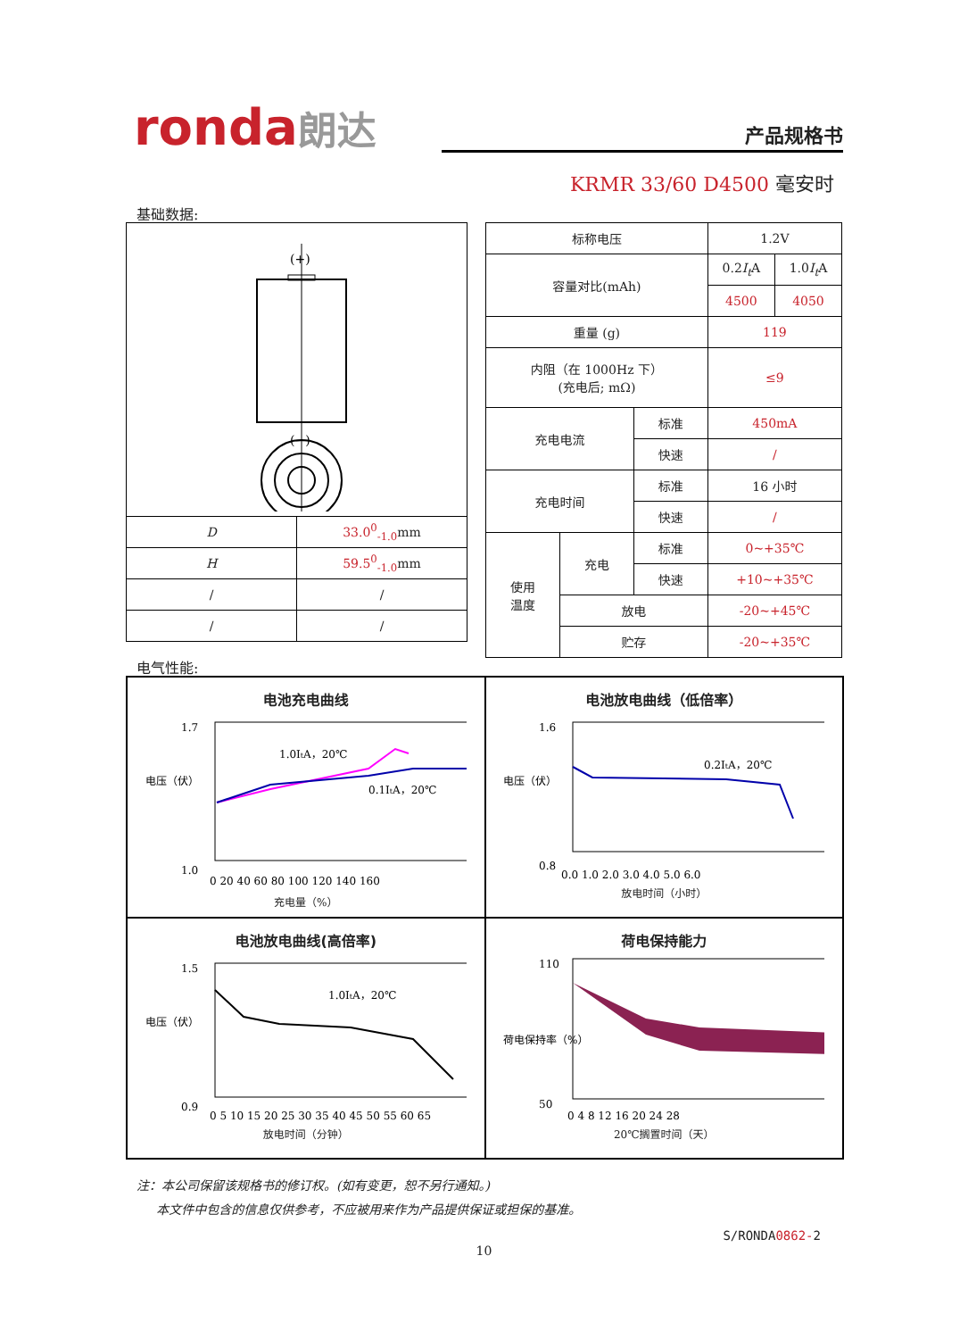ronda朗达 产品规格书
KRMR 33/60 D4500 毫安时
基础数据:
| (+) (−) | |
| D | 33.0<sup>0</sup><sub>-1.0</sub> mm |
| H | 59.5<sup>0</sup><sub>-1.0</sub> mm |
| / | / |
| / | / |
| 标称电压 | | | 1.2V | |
| 容量对比(mAh) | | | 0.2 I<sub>t</sub> A | 1.0 I<sub>t</sub> A |
| | | | 4500 | 4050 |
| 重量 (g) | | | 119 | |
| 内阻（在 1000Hz 下） (充电后; mΩ) | | | ≤9 | |
| 充电电流 | | 标准 | 450mA | |
| | | 快速 | / | |
| 充电时间 | | 标准 | 16 小时 | |
| | | 快速 | / | |
| 使用 温度 | 充电 | 标准 | 0~+35℃ | |
| | | 快速 | +10~+35℃ | |
| | 放电 | | -20~+45℃ | |
| | 贮存 | | -20~+35℃ | |
电气性能:
电池充电曲线
电压（伏）
1.7
1.0
1.0ItA，20℃
0.1ItA，20℃
0 20 40 60 80 100 120 140 160
充电量（%）
电池放电曲线（低倍率）
电压（伏）
1.6
0.8
0.2ItA，20℃
0.0 1.0 2.0 3.0 4.0 5.0 6.0
放电时间（小时）
电池放电曲线(高倍率)
电压（伏）
1.5
0.9
1.0ItA，20℃
0 5 10 15 20 25 30 35 40 45 50 55 60 65
放电时间（分钟）
荷电保持能力
荷电保持率（%）
110
50
0 4 8 12 16 20 24 28
20℃搁置时间（天）
注：本公司保留该规格书的修订权。(如有变更，恕不另行通知。)
本文件中包含的信息仅供参考，不应被用来作为产品提供保证或担保的基准。
S/RONDA0862-2
10